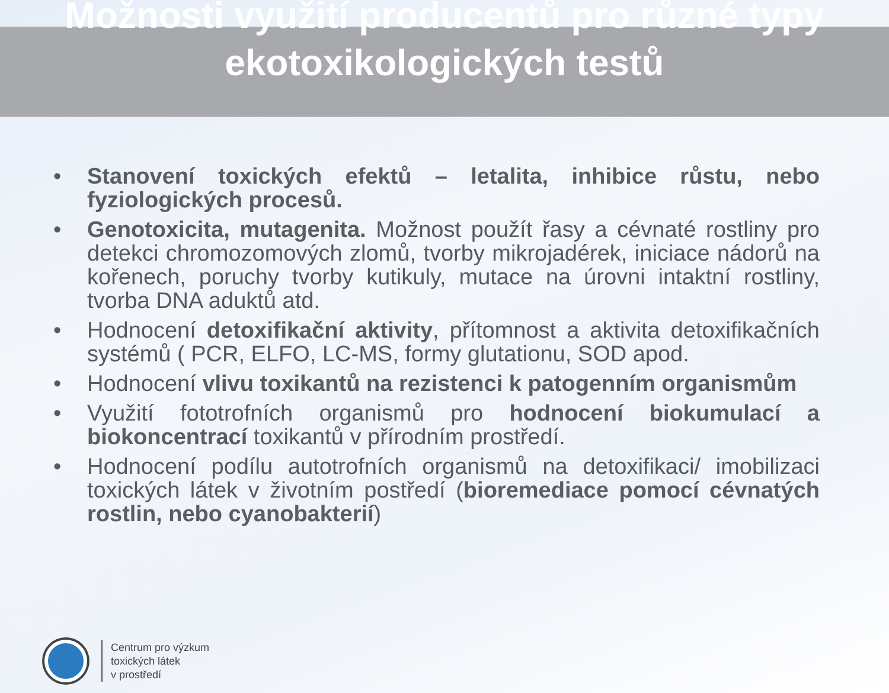Možnosti využití producentů pro různé typy
ekotoxikologických testů
• Stanovení toxických efektů – letalita, inhibice růstu, nebo fyziologických procesů.
• Genotoxicita, mutagenita. Možnost použít řasy a cévnaté rostliny pro detekci chromozomových zlomů, tvorby mikrojadérek, iniciace nádorů na kořenech, poruchy tvorby kutikuly, mutace na úrovni intaktní rostliny, tvorba DNA aduktů atd.
• Hodnocení detoxifikační aktivity, přítomnost a aktivita detoxifikačních systémů ( PCR, ELFO, LC-MS, formy glutationu, SOD apod.
• Hodnocení vlivu toxikantů na rezistenci k patogenním organismům
• Využití fototrofních organismů pro hodnocení biokumulací a biokoncentrací toxikantů v přírodním prostředí.
• Hodnocení podílu autotrofních organismů na detoxifikaci/ imobilizaci toxických látek v životním postředí (bioremediace pomocí cévnatých rostlin, nebo cyanobakterií)
Centrum pro výzkum
toxických látek
v prostředí